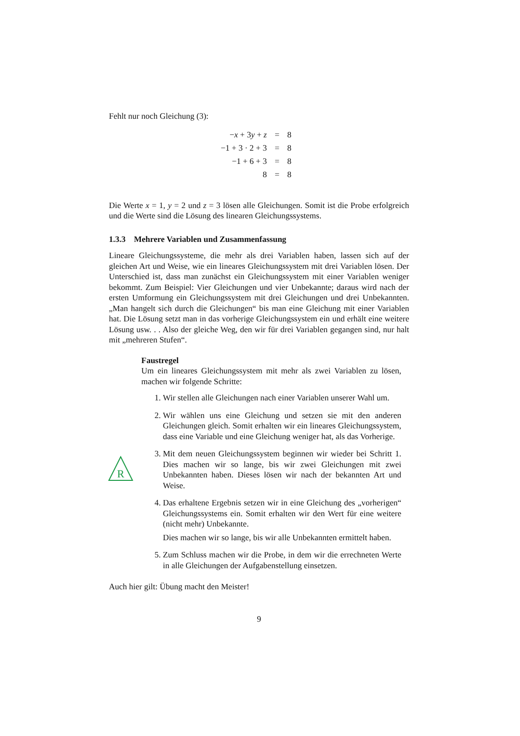Fehlt nur noch Gleichung (3):
| − x + 3 y + z | = | 8 |
| −1 + 3 · 2 + 3 | = | 8 |
| −1 + 6 + 3 | = | 8 |
| 8 | = | 8 |
Die Werte x = 1, y = 2 und z = 3 lösen alle Gleichungen. Somit ist die Probe erfolgreich und die Werte sind die Lösung des linearen Gleichungssystems.
1.3.3 Mehrere Variablen und Zusammenfassung
Lineare Gleichungssysteme, die mehr als drei Variablen haben, lassen sich auf der gleichen Art und Weise, wie ein lineares Gleichungssystem mit drei Variablen lösen. Der Unterschied ist, dass man zunächst ein Gleichungssystem mit einer Variablen weniger bekommt. Zum Beispiel: Vier Gleichungen und vier Unbekannte; daraus wird nach der ersten Umformung ein Gleichungssystem mit drei Gleichungen und drei Unbekannten. „Man hangelt sich durch die Gleichungen“ bis man eine Gleichung mit einer Variablen hat. Die Lösung setzt man in das vorherige Gleichungssystem ein und erhält eine weitere Lösung usw. . . Also der gleiche Weg, den wir für drei Variablen gegangen sind, nur halt mit „mehreren Stufen“.
R
Faustregel
Um ein lineares Gleichungssystem mit mehr als zwei Variablen zu lösen, machen wir folgende Schritte:
1. Wir stellen alle Gleichungen nach einer Variablen unserer Wahl um.
2. Wir wählen uns eine Gleichung und setzen sie mit den anderen Gleichungen gleich. Somit erhalten wir ein lineares Gleichungssystem, dass eine Variable und eine Gleichung weniger hat, als das Vorherige.
3. Mit dem neuen Gleichungssystem beginnen wir wieder bei Schritt 1. Dies machen wir so lange, bis wir zwei Gleichungen mit zwei Unbekannten haben. Dieses lösen wir nach der bekannten Art und Weise.
4. Das erhaltene Ergebnis setzen wir in eine Gleichung des „vorherigen“ Gleichungssystems ein. Somit erhalten wir den Wert für eine weitere (nicht mehr) Unbekannte.
Dies machen wir so lange, bis wir alle Unbekannten ermittelt haben.
5. Zum Schluss machen wir die Probe, in dem wir die errechneten Werte in alle Gleichungen der Aufgabenstellung einsetzen.
Auch hier gilt: Übung macht den Meister!
9